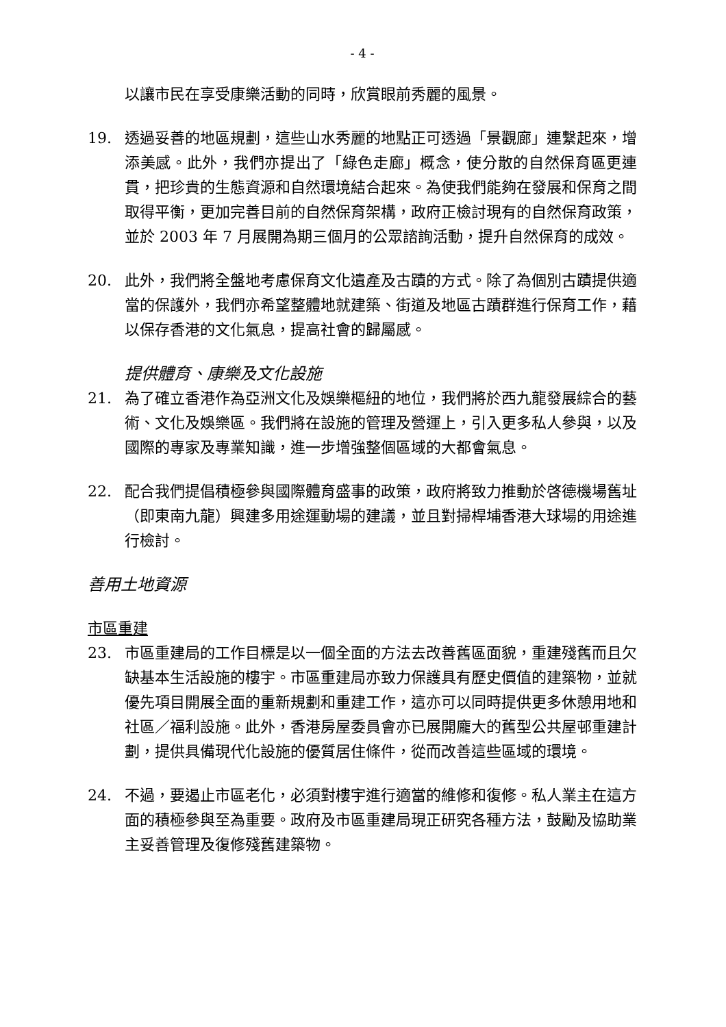- 4 -
以讓市民在享受康樂活動的同時，欣賞眼前秀麗的風景。
19. 透過妥善的地區規劃，這些山水秀麗的地點正可透過「景觀廊」連繫起來，增添美感。此外，我們亦提出了「綠色走廊」概念，使分散的自然保育區更連貫，把珍貴的生態資源和自然環境結合起來。為使我們能夠在發展和保育之間取得平衡，更加完善目前的自然保育架構，政府正檢討現有的自然保育政策，並於 2003 年 7 月展開為期三個月的公眾諮詢活動，提升自然保育的成效。
20. 此外，我們將全盤地考慮保育文化遺產及古蹟的方式。除了為個別古蹟提供適當的保護外，我們亦希望整體地就建築、街道及地區古蹟群進行保育工作，藉以保存香港的文化氣息，提高社會的歸屬感。
提供體育、康樂及文化設施
21. 為了確立香港作為亞洲文化及娛樂樞紐的地位，我們將於西九龍發展綜合的藝術、文化及娛樂區。我們將在設施的管理及營運上，引入更多私人參與，以及國際的專家及專業知識，進一步增強整個區域的大都會氣息。
22. 配合我們提倡積極參與國際體育盛事的政策，政府將致力推動於啓德機場舊址（即東南九龍）興建多用途運動場的建議，並且對掃桿埔香港大球場的用途進行檢討。
善用土地資源
市區重建
23. 市區重建局的工作目標是以一個全面的方法去改善舊區面貌，重建殘舊而且欠缺基本生活設施的樓宇。市區重建局亦致力保護具有歷史價值的建築物，並就優先項目開展全面的重新規劃和重建工作，這亦可以同時提供更多休憩用地和社區／福利設施。此外，香港房屋委員會亦已展開龐大的舊型公共屋邨重建計劃，提供具備現代化設施的優質居住條件，從而改善這些區域的環境。
24. 不過，要遏止市區老化，必須對樓宇進行適當的維修和復修。私人業主在這方面的積極參與至為重要。政府及市區重建局現正研究各種方法，鼓勵及協助業主妥善管理及復修殘舊建築物。